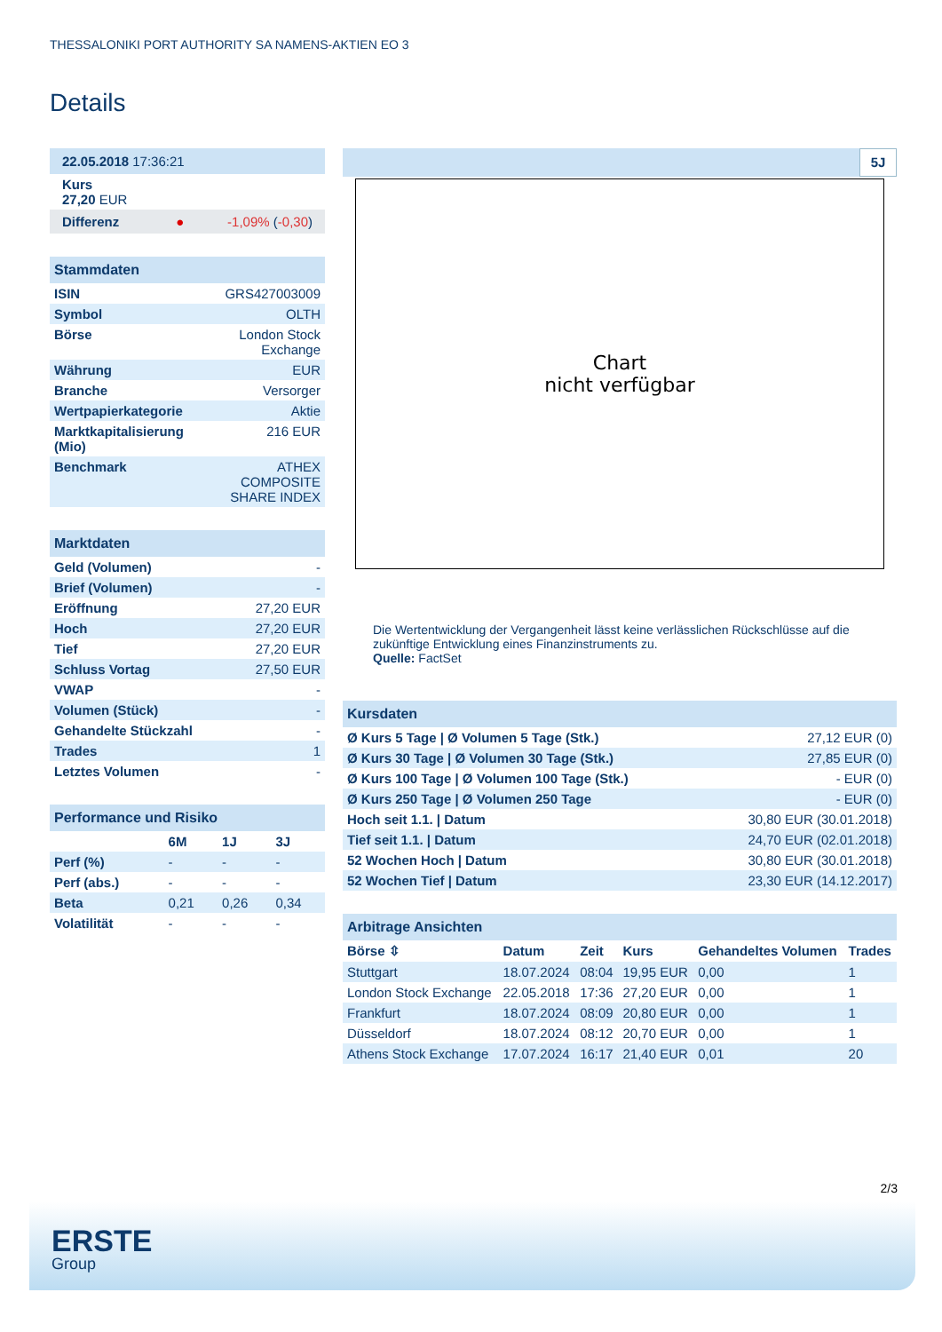THESSALONIKI PORT AUTHORITY SA NAMENS-AKTIEN EO 3
Details
| 22.05.2018 17:36:21 |
| Kurs 27,20 EUR |
| Differenz ● -1,09% ( -0,30 ) |
| Stammdaten | |
| ISIN | GRS427003009 |
| Symbol | OLTH |
| Börse | London Stock Exchange |
| Währung | EUR |
| Branche | Versorger |
| Wertpapierkategorie | Aktie |
| Marktkapitalisierung (Mio) | 216 EUR |
| Benchmark | ATHEX COMPOSITE SHARE INDEX |
| Marktdaten | |
| Geld (Volumen) | - |
| Brief (Volumen) | - |
| Eröffnung | 27,20 EUR |
| Hoch | 27,20 EUR |
| Tief | 27,20 EUR |
| Schluss Vortag | 27,50 EUR |
| VWAP | - |
| Volumen (Stück) | - |
| Gehandelte Stückzahl | - |
| Trades | 1 |
| Letztes Volumen | - |
| Performance und Risiko | | | |
| | 6M | 1J | 3J |
| Perf (%) | - | - | - |
| Perf (abs.) | - | - | - |
| Beta | 0,21 | 0,26 | 0,34 |
| Volatilität | - | - | - |
5J
Chart
nicht verfügbar
Die Wertentwicklung der Vergangenheit lässt keine verlässlichen Rückschlüsse auf die zukünftige Entwicklung eines Finanzinstruments zu.
Quelle: FactSet
| Kursdaten | |
| Ø Kurs 5 Tage / Ø Volumen 5 Tage (Stk.) | 27,12 EUR (0) |
| Ø Kurs 30 Tage / Ø Volumen 30 Tage (Stk.) | 27,85 EUR (0) |
| Ø Kurs 100 Tage / Ø Volumen 100 Tage (Stk.) | - EUR (0) |
| Ø Kurs 250 Tage / Ø Volumen 250 Tage | - EUR (0) |
| Hoch seit 1.1. / Datum | 30,80 EUR (30.01.2018) |
| Tief seit 1.1. / Datum | 24,70 EUR (02.01.2018) |
| 52 Wochen Hoch / Datum | 30,80 EUR (30.01.2018) |
| 52 Wochen Tief / Datum | 23,30 EUR (14.12.2017) |
| Arbitrage Ansichten | | | | | |
| Börse ⇳ | Datum | Zeit | Kurs | Gehandeltes Volumen | Trades |
| Stuttgart | 18.07.2024 | 08:04 | 19,95 EUR | 0,00 | 1 |
| London Stock Exchange | 22.05.2018 | 17:36 | 27,20 EUR | 0,00 | 1 |
| Frankfurt | 18.07.2024 | 08:09 | 20,80 EUR | 0,00 | 1 |
| Düsseldorf | 18.07.2024 | 08:12 | 20,70 EUR | 0,00 | 1 |
| Athens Stock Exchange | 17.07.2024 | 16:17 | 21,40 EUR | 0,01 | 20 |
2/3
ERSTE
Group